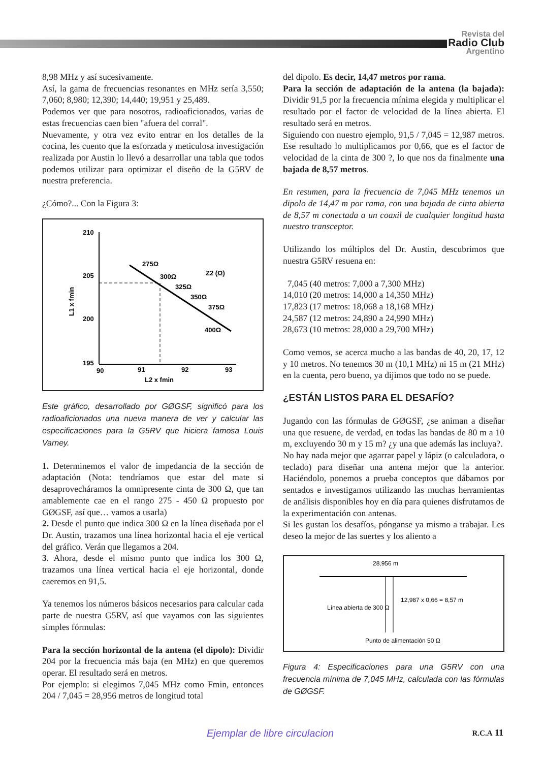Revista del
Radio Club
Argentino
8,98 MHz y así sucesivamente.
Así, la gama de frecuencias resonantes en MHz sería 3,550; 7,060; 8,980; 12,390; 14,440; 19,951 y 25,489.
Podemos ver que para nosotros, radioaficionados, varias de estas frecuencias caen bien "afuera del corral".
Nuevamente, y otra vez evito entrar en los detalles de la cocina, les cuento que la esforzada y meticulosa investigación realizada por Austin lo llevó a desarrollar una tabla que todos podemos utilizar para optimizar el diseño de la G5RV de nuestra preferencia.
¿Cómo?... Con la Figura 3:
210
205
200
195
90
91
92
93
L2 x fmin
Z2 (Ω)
275Ω
300Ω
325Ω
350Ω
375Ω
400Ω
L1 x fmin
Este gráfico, desarrollado por GØGSF, significó para los radioaficionados una nueva manera de ver y calcular las especificaciones para la G5RV que hiciera famosa Louis Varney.
1. Determinemos el valor de impedancia de la sección de adaptación (Nota: tendríamos que estar del mate si desaprovecháramos la omnipresente cinta de 300 Ω, que tan amablemente cae en el rango 275 - 450 Ω propuesto por GØGSF, así que… vamos a usarla)
2. Desde el punto que indica 300 Ω en la línea diseñada por el Dr. Austin, trazamos una línea horizontal hacia el eje vertical del gráfico. Verán que llegamos a 204.
3. Ahora, desde el mismo punto que indica los 300 Ω, trazamos una línea vertical hacia el eje horizontal, donde caeremos en 91,5.
Ya tenemos los números básicos necesarios para calcular cada parte de nuestra G5RV, así que vayamos con las siguientes simples fórmulas:
Para la sección horizontal de la antena (el dipolo): Dividir 204 por la frecuencia más baja (en MHz) en que queremos operar. El resultado será en metros.
Por ejemplo: si elegimos 7,045 MHz como Fmin, entonces 204 / 7,045 = 28,956 metros de longitud total
del dipolo. Es decir, 14,47 metros por rama.
Para la sección de adaptación de la antena (la bajada): Dividir 91,5 por la frecuencia mínima elegida y multiplicar el resultado por el factor de velocidad de la línea abierta. El resultado será en metros.
Siguiendo con nuestro ejemplo, 91,5 / 7,045 = 12,987 metros. Ese resultado lo multiplicamos por 0,66, que es el factor de velocidad de la cinta de 300 ?, lo que nos da finalmente una bajada de 8,57 metros.
En resumen, para la frecuencia de 7,045 MHz tenemos un dipolo de 14,47 m por rama, con una bajada de cinta abierta de 8,57 m conectada a un coaxil de cualquier longitud hasta nuestro transceptor.
Utilizando los múltiplos del Dr. Austin, descubrimos que nuestra G5RV resuena en:
7,045 (40 metros: 7,000 a 7,300 MHz)
14,010 (20 metros: 14,000 a 14,350 MHz)
17,823 (17 metros: 18,068 a 18,168 MHz)
24,587 (12 metros: 24,890 a 24,990 MHz)
28,673 (10 metros: 28,000 a 29,700 MHz)
Como vemos, se acerca mucho a las bandas de 40, 20, 17, 12 y 10 metros. No tenemos 30 m (10,1 MHz) ni 15 m (21 MHz) en la cuenta, pero bueno, ya dijimos que todo no se puede.
¿ESTÁN LISTOS PARA EL DESAFÍO?
Jugando con las fórmulas de GØGSF, ¿se animan a diseñar una que resuene, de verdad, en todas las bandas de 80 m a 10 m, excluyendo 30 m y 15 m? ¿y una que además las incluya?.
No hay nada mejor que agarrar papel y lápiz (o calculadora, o teclado) para diseñar una antena mejor que la anterior. Haciéndolo, ponemos a prueba conceptos que dábamos por sentados e investigamos utilizando las muchas herramientas de análisis disponibles hoy en día para quienes disfrutamos de la experimentación con antenas.
Si les gustan los desafíos, pónganse ya mismo a trabajar. Les deseo la mejor de las suertes y los aliento a
28,956 m
12,987 x 0,66 = 8,57 m
Línea abierta de 300 Ω
Punto de alimentación 50 Ω
Figura 4: Especificaciones para una G5RV con una frecuencia mínima de 7,045 MHz, calculada con las fórmulas de GØGSF.
Ejemplar de libre circulacion R.C.A 11